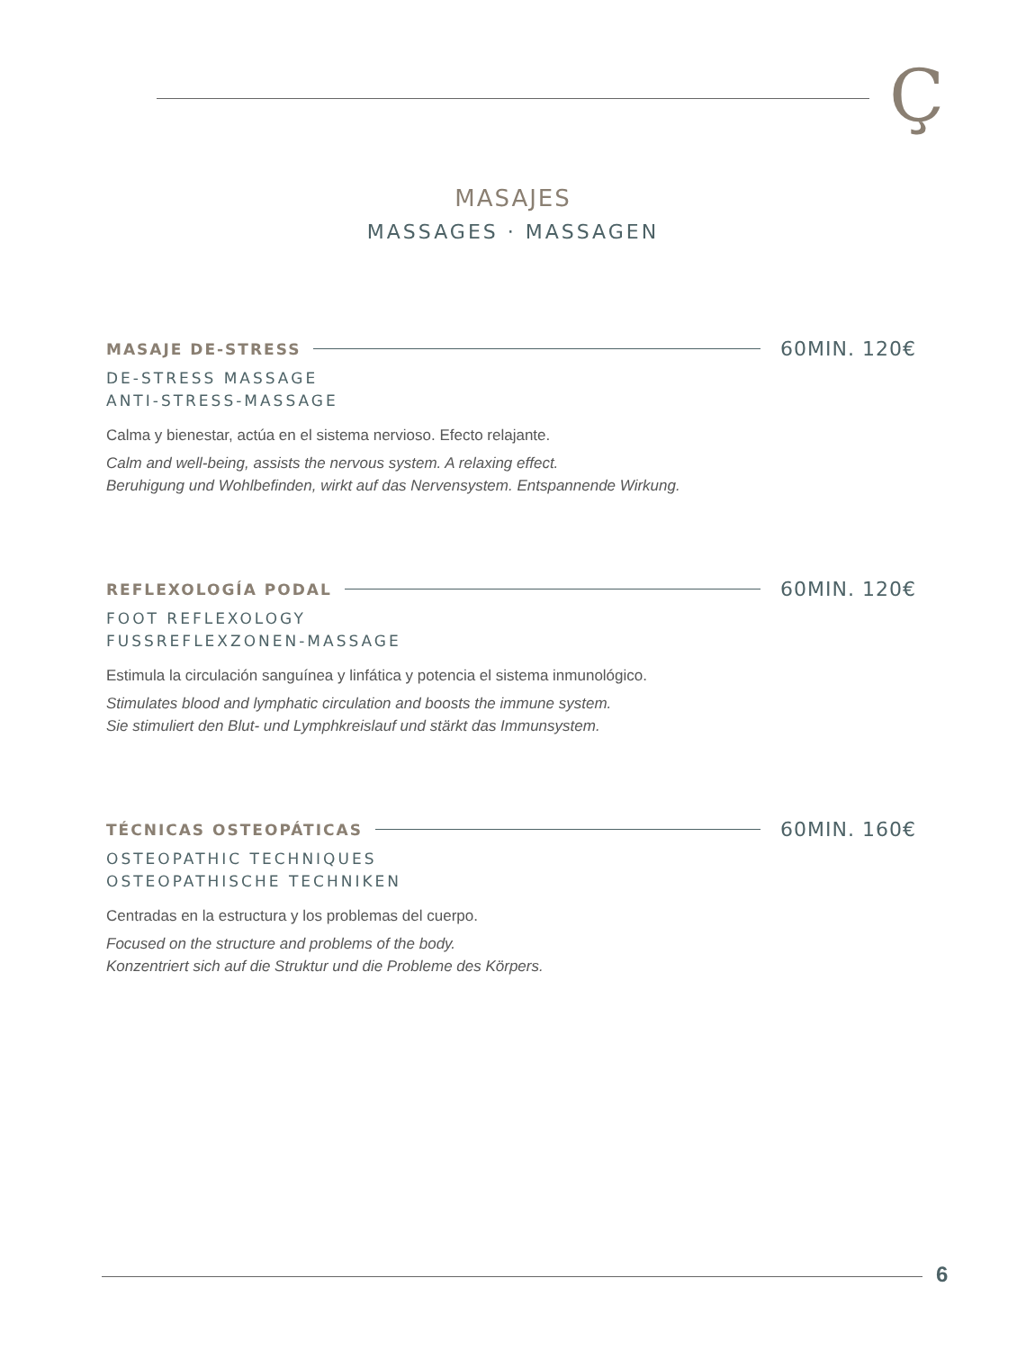Ç
MASAJES
MASSAGES · MASSAGEN
MASAJE DE-STRESS 60MIN. 120€
DE-STRESS MASSAGE
ANTI-STRESS-MASSAGE
Calma y bienestar, actúa en el sistema nervioso. Efecto relajante.
Calm and well-being, assists the nervous system. A relaxing effect.
Beruhigung und Wohlbefinden, wirkt auf das Nervensystem. Entspannende Wirkung.
REFLEXOLOGÍA PODAL 60MIN. 120€
FOOT REFLEXOLOGY
FUSSREFLEXZONEN-MASSAGE
Estimula la circulación sanguínea y linfática y potencia el sistema inmunológico.
Stimulates blood and lymphatic circulation and boosts the immune system.
Sie stimuliert den Blut- und Lymphkreislauf und stärkt das Immunsystem.
TÉCNICAS OSTEOPÁTICAS 60MIN. 160€
OSTEOPATHIC TECHNIQUES
OSTEOPATHISCHE TECHNIKEN
Centradas en la estructura y los problemas del cuerpo.
Focused on the structure and problems of the body.
Konzentriert sich auf die Struktur und die Probleme des Körpers.
6